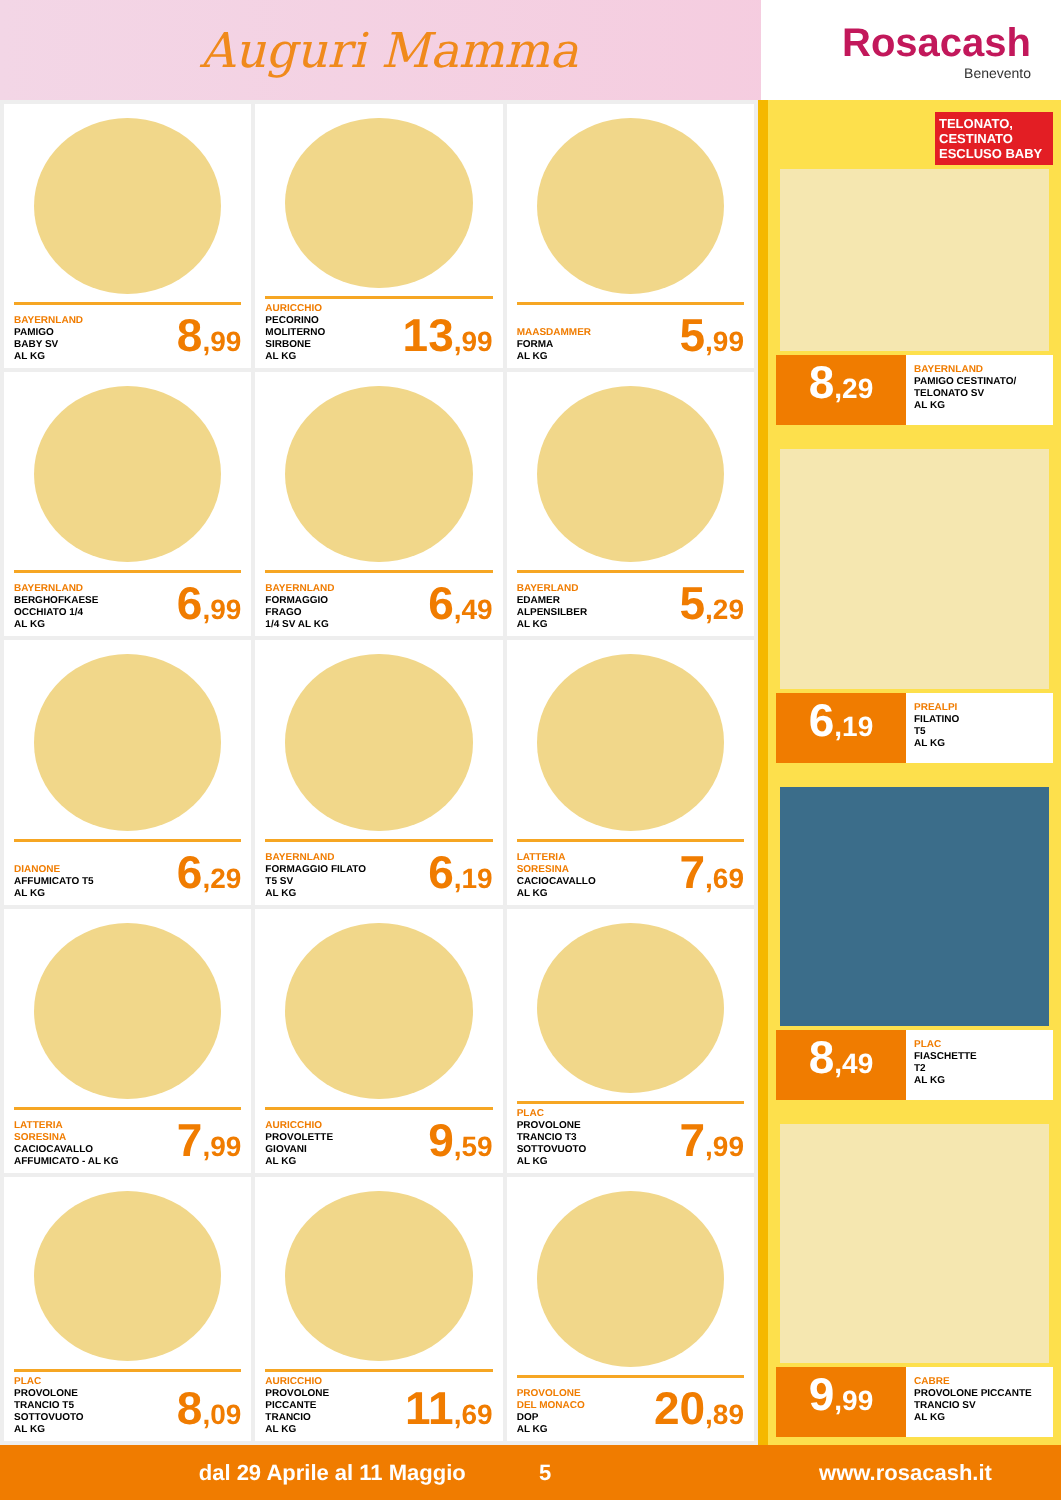Auguri Mamma
Rosacash
Benevento
BAYERNLAND
PAMIGO
BABY SV
AL KG
8,99
AURICCHIO
PECORINO
MOLITERNO
SIRBONE
AL KG
13,99
MAASDAMMER
FORMA
AL KG
5,99
BAYERNLAND
BERGHOFKAESE
OCCHIATO 1/4
AL KG
6,99
BAYERNLAND
FORMAGGIO
FRAGO
1/4 SV AL KG
6,49
BAYERLAND
EDAMER
ALPENSILBER
AL KG
5,29
DIANONE
AFFUMICATO T5
AL KG
6,29
BAYERNLAND
FORMAGGIO FILATO
T5 SV
AL KG
6,19
LATTERIA
SORESINA
CACIOCAVALLO
AL KG
7,69
LATTERIA
SORESINA
CACIOCAVALLO
AFFUMICATO - AL KG
7,99
AURICCHIO
PROVOLETTE
GIOVANI
AL KG
9,59
PLAC
PROVOLONE
TRANCIO T3
SOTTOVUOTO
AL KG
7,99
PLAC
PROVOLONE
TRANCIO T5
SOTTOVUOTO
AL KG
8,09
AURICCHIO
PROVOLONE
PICCANTE
TRANCIO
AL KG
11,69
PROVOLONE
DEL MONACO
DOP
AL KG
20,89
TELONATO, CESTINATO ESCLUSO BABY
8,29
BAYERNLAND
PAMIGO CESTINATO/
TELONATO SV
AL KG
6,19
PREALPI
FILATINO
T5
AL KG
8,49
PLAC
FIASCHETTE
T2
AL KG
9,99
CABRE
PROVOLONE PICCANTE
TRANCIO SV
AL KG
dal 29 Aprile al 11 Maggio 5 www.rosacash.it